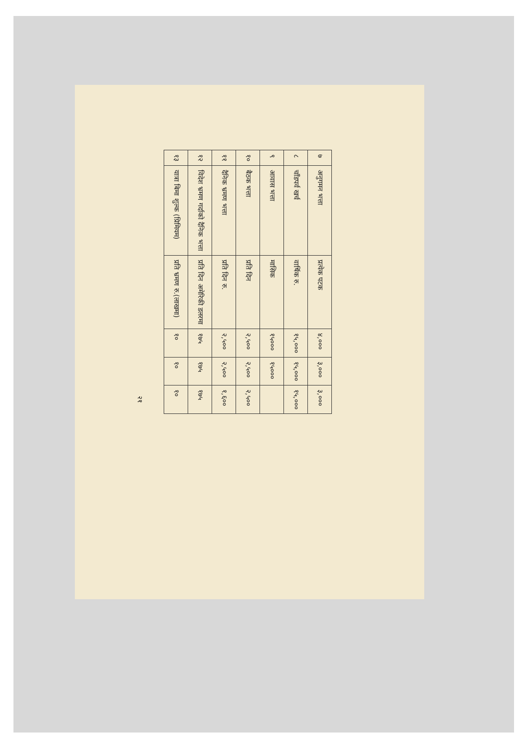| ७ | अनुगमन भत्ता | प्रत्येक पटक | ४,००० | ३,००० | ३,००० |
| ८ | चाँडपर्व खर्च | वार्षिक रु. | १५,००० | १५,००० | १५,००० |
| ९ | आवास भत्ता | मासिक | १५००० | १५००० | |
| १० | बैठक भत्ता | प्रति दिन | २,५०० | २,५०० | २,५०० |
| ११ | दैनिक भ्रमण भत्ता | प्रति दिन रु. | २,५०० | २,५०० | १,६०० |
| १२ | विदेश भ्रमण गर्दाको दैनिक भत्ता | प्रति दिन अमेरिकी डलरमा | १७५ | १७५ | १७५ |
| १३ | यात्रा बिमा शुल्क (प्रिमियम) | प्रति भ्रमण रु.(लाखमा) | १० | १० | १० |
२१